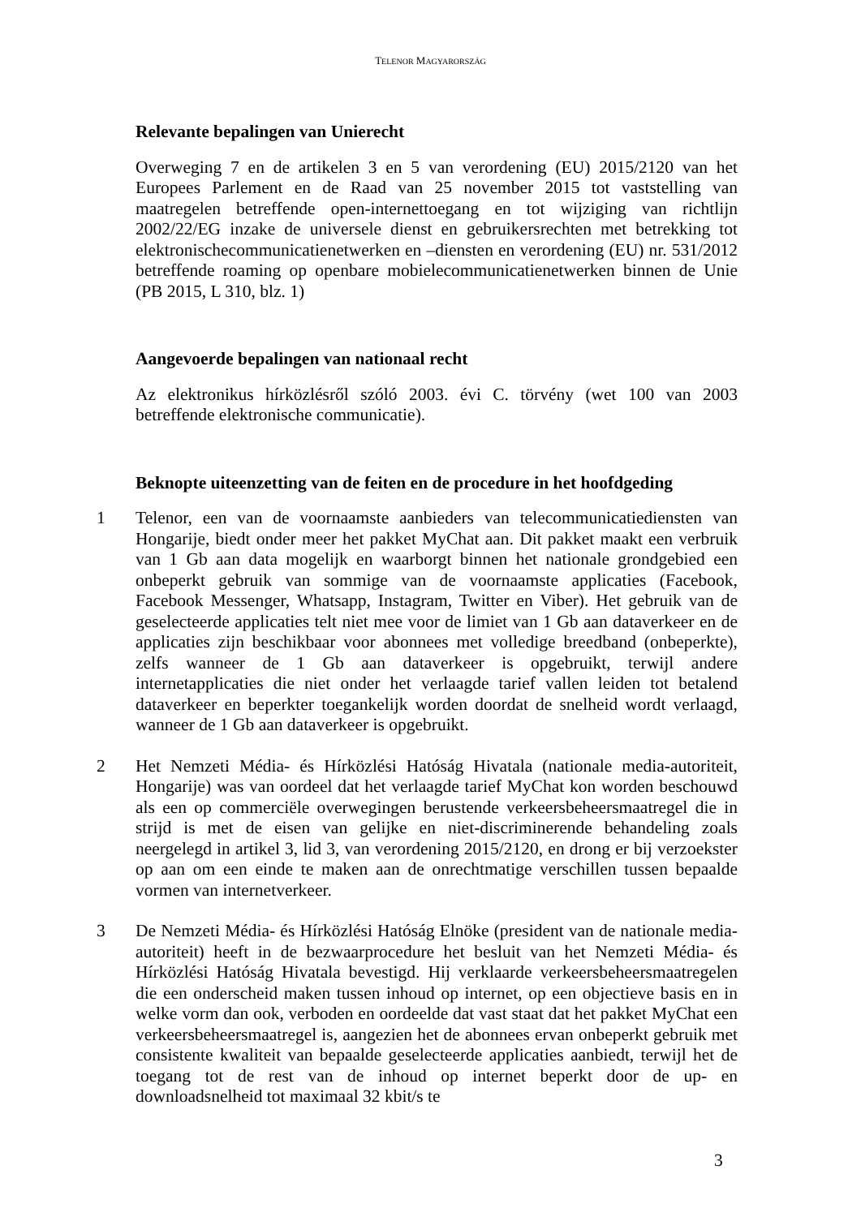TELENOR MAGYARORSZÁG
Relevante bepalingen van Unierecht
Overweging 7 en de artikelen 3 en 5 van verordening (EU) 2015/2120 van het Europees Parlement en de Raad van 25 november 2015 tot vaststelling van maatregelen betreffende open-internettoegang en tot wijziging van richtlijn 2002/22/EG inzake de universele dienst en gebruikersrechten met betrekking tot elektronischecommunicatienetwerken en –diensten en verordening (EU) nr. 531/2012 betreffende roaming op openbare mobielecommunicatienetwerken binnen de Unie (PB 2015, L 310, blz. 1)
Aangevoerde bepalingen van nationaal recht
Az elektronikus hírközlésről szóló 2003. évi C. törvény (wet 100 van 2003 betreffende elektronische communicatie).
Beknopte uiteenzetting van de feiten en de procedure in het hoofdgeding
1 Telenor, een van de voornaamste aanbieders van telecommunicatiediensten van Hongarije, biedt onder meer het pakket MyChat aan. Dit pakket maakt een verbruik van 1 Gb aan data mogelijk en waarborgt binnen het nationale grondgebied een onbeperkt gebruik van sommige van de voornaamste applicaties (Facebook, Facebook Messenger, Whatsapp, Instagram, Twitter en Viber). Het gebruik van de geselecteerde applicaties telt niet mee voor de limiet van 1 Gb aan dataverkeer en de applicaties zijn beschikbaar voor abonnees met volledige breedband (onbeperkte), zelfs wanneer de 1 Gb aan dataverkeer is opgebruikt, terwijl andere internetapplicaties die niet onder het verlaagde tarief vallen leiden tot betalend dataverkeer en beperkter toegankelijk worden doordat de snelheid wordt verlaagd, wanneer de 1 Gb aan dataverkeer is opgebruikt.
2 Het Nemzeti Média- és Hírközlési Hatóság Hivatala (nationale media-autoriteit, Hongarije) was van oordeel dat het verlaagde tarief MyChat kon worden beschouwd als een op commerciële overwegingen berustende verkeersbeheersmaatregel die in strijd is met de eisen van gelijke en niet-discriminerende behandeling zoals neergelegd in artikel 3, lid 3, van verordening 2015/2120, en drong er bij verzoekster op aan om een einde te maken aan de onrechtmatige verschillen tussen bepaalde vormen van internetverkeer.
3 De Nemzeti Média- és Hírközlési Hatóság Elnöke (president van de nationale media-autoriteit) heeft in de bezwaarprocedure het besluit van het Nemzeti Média- és Hírközlési Hatóság Hivatala bevestigd. Hij verklaarde verkeersbeheersmaatregelen die een onderscheid maken tussen inhoud op internet, op een objectieve basis en in welke vorm dan ook, verboden en oordeelde dat vast staat dat het pakket MyChat een verkeersbeheersmaatregel is, aangezien het de abonnees ervan onbeperkt gebruik met consistente kwaliteit van bepaalde geselecteerde applicaties aanbiedt, terwijl het de toegang tot de rest van de inhoud op internet beperkt door de up- en downloadsnelheid tot maximaal 32 kbit/s te
3